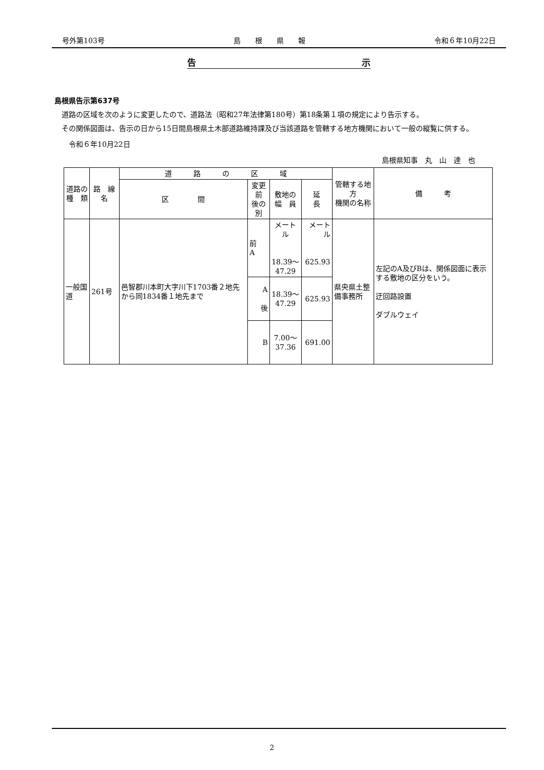号外第103号 島　　根　　県　　報 令和６年10月22日
告 示
島根県告示第637号
　道路の区域を次のように変更したので、道路法（昭和27年法律第180号）第18条第１項の規定により告示する。
　その関係図面は、告示の日から15日間島根県土木部道路維持課及び当該道路を管轄する地方機関において一般の縦覧に供する。
　　令和６年10月22日
島根県知事　丸　山　達　也
| 道路の 種 類 | 路 線 名 | 道 路 の 区 域 | | | | 管轄する地方 機関の名称 | 備 考 |
| --- | --- | --- | --- | --- | --- | --- | --- |
| | | 区 間 | 変更前 後の別 | 敷地の 幅 員 | 延 長 | | |
| 一般国道 | 261号 | 邑智郡川本町大字川下1703番２地先から同1834番１地先まで | 前 A | メートル 18.39〜 47.29 | メートル 625.93 | 県央県土整備事務所 | 左記のA及びBは、関係図面に表示する敷地の区分をいう。 迂回路設置 ダブルウェイ |
| | | | A 後 | 18.39〜 47.29 | 625.93 | | |
| | | | B | 7.00〜 37.36 | 691.00 | | |
2